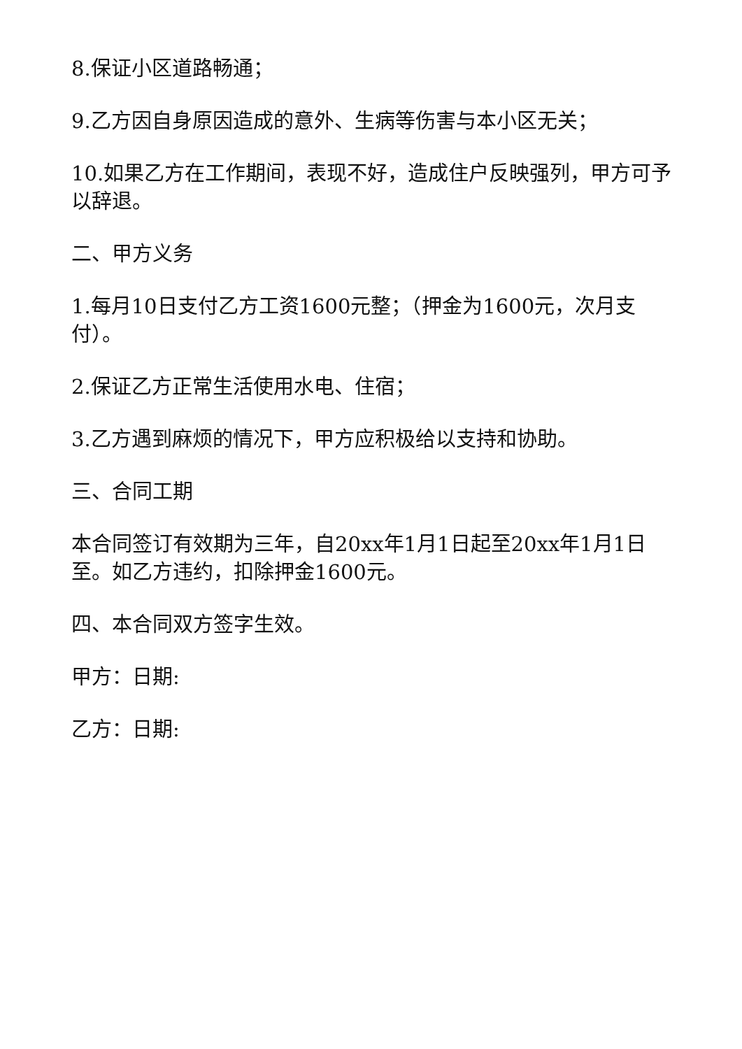8.保证小区道路畅通；
9.乙方因自身原因造成的意外、生病等伤害与本小区无关；
10.如果乙方在工作期间，表现不好，造成住户反映强列，甲方可予以辞退。
二、甲方义务
1.每月10日支付乙方工资1600元整；（押金为1600元，次月支付）。
2.保证乙方正常生活使用水电、住宿；
3.乙方遇到麻烦的情况下，甲方应积极给以支持和协助。
三、合同工期
本合同签订有效期为三年，自20xx年1月1日起至20xx年1月1日至。如乙方违约，扣除押金1600元。
四、本合同双方签字生效。
甲方：日期:
乙方：日期: